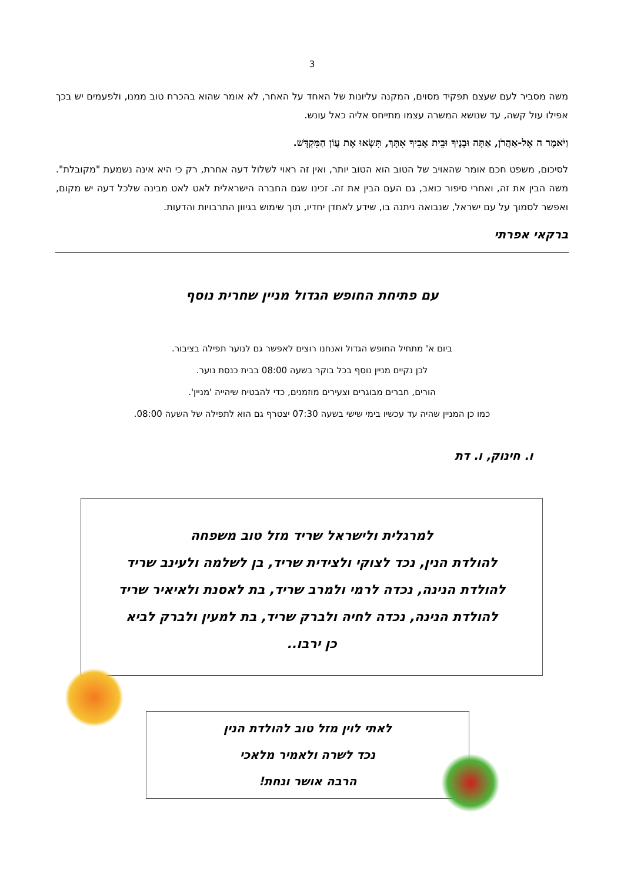3
משה מסביר לעם שעצם תפקיד מסוים, המקנה עליונות של האחד על האחר, לא אומר שהוא בהכרח טוב ממנו, ולפעמים יש בכך אפילו עול קשה, עד שנושא המשרה עצמו מתייחס אליה כאל עונש.
וַיֹּאמֶר ה אֶל-אַהֲרֹן, אַתָּה וּבָנֶיךָ וּבֵית אָבִיךָ אִתָּךְ, תִּשְׂאוּ אֶת עֲוֹן הַמִּקְדָּשׁ.
לסיכום, משפט חכם אומר שהאויב של הטוב הוא הטוב יותר, ואין זה ראוי לשלול דעה אחרת, רק כי היא אינה נשמעת "מקובלת". משה הבין את זה, ואחרי סיפור כואב, גם העם הבין את זה. זכינו שגם החברה הישראלית לאט לאט מבינה שלכל דעה יש מקום, ואפשר לסמוך על עם ישראל, שנבואה ניתנה בו, שידע לאחדן יחדיו, תוך שימוש בגיוון התרבויות והדעות.
ברקאי אפרתי
עם פתיחת החופש הגדול מניין שחרית נוסף
ביום א' מתחיל החופש הגדול ואנחנו רוצים לאפשר גם לנוער תפילה בציבור.
לכן נקיים מניין נוסף בכל בוקר בשעה 08:00 בבית כנסת נוער.
הורים, חברים מבוגרים וצעירים מוזמנים, כדי להבטיח שיהייה 'מניין'.
כמו כן המניין שהיה עד עכשיו בימי שישי בשעה 07:30 יצטרף גם הוא לתפילה של השעה 08:00.
ו. חינוק, ו. דת
למרגלית ולישראל שריד מזל טוב משפחה
להולדת הנין, נכד לצוקי ולצידית שריד, בן לשלמה ולעינב שריד
להולדת הנינה, נכדה לרמי ולמרב שריד, בת לאסנת ולאיאיר שריד
להולדת הנינה, נכדה לחיה ולברק שריד, בת למעין ולברק לביא
כן ירבו..
לאתי לוין מזל טוב להולדת הנין
נכד לשרה ולאמיר מלאכי
הרבה אושר ונחת!